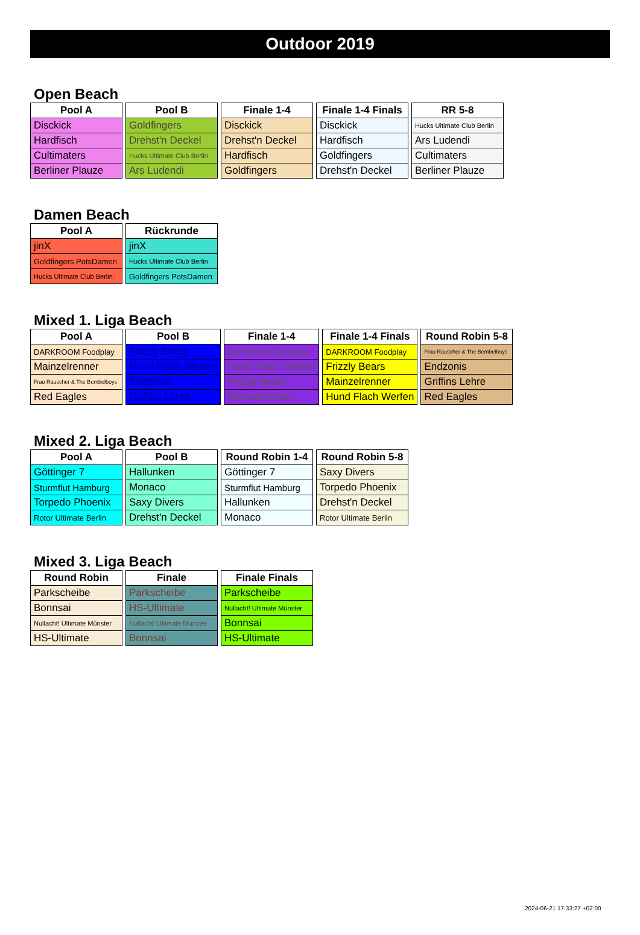Outdoor 2019
Open Beach
| Pool A |
| --- |
| Disckick |
| Hardfisch |
| Cultimaters |
| Berliner Plauze |
| Pool B |
| --- |
| Goldfingers |
| Drehst'n Deckel |
| Hucks Ultimate Club Berlin |
| Ars Ludendi |
| Finale 1-4 |
| --- |
| Disckick |
| Drehst'n Deckel |
| Hardfisch |
| Goldfingers |
| Finale 1-4 Finals |
| --- |
| Disckick |
| Hardfisch |
| Goldfingers |
| Drehst'n Deckel |
| RR 5-8 |
| --- |
| Hucks Ultimate Club Berlin |
| Ars Ludendi |
| Cultimaters |
| Berliner Plauze |
Damen Beach
| Pool A |
| --- |
| jinX |
| Goldfingers PotsDamen |
| Hucks Ultimate Club Berlin |
| Rückrunde |
| --- |
| jinX |
| Hucks Ultimate Club Berlin |
| Goldfingers PotsDamen |
Mixed 1. Liga Beach
| Pool A |
| --- |
| DARKROOM Foodplay |
| Mainzelrenner |
| Frau Rauscher & The Bembelboys |
| Red Eagles |
| Pool B |
| --- |
| Frizzly Bears |
| Hund Flach Werfen |
| Endzonis |
| Griffins Lehre |
| Finale 1-4 |
| --- |
| DARKROOM Foodplay |
| Hund Flach Werfen |
| Frizzly Bears |
| Mainzelrenner |
| Finale 1-4 Finals |
| --- |
| DARKROOM Foodplay |
| Frizzly Bears |
| Mainzelrenner |
| Hund Flach Werfen |
| Round Robin 5-8 |
| --- |
| Frau Rauscher & The Bembelboys |
| Endzonis |
| Griffins Lehre |
| Red Eagles |
Mixed 2. Liga Beach
| Pool A |
| --- |
| Göttinger 7 |
| Sturmflut Hamburg |
| Torpedo Phoenix |
| Rotor Ultimate Berlin |
| Pool B |
| --- |
| Hallunken |
| Monaco |
| Saxy Divers |
| Drehst'n Deckel |
| Round Robin 1-4 |
| --- |
| Göttinger 7 |
| Sturmflut Hamburg |
| Hallunken |
| Monaco |
| Round Robin 5-8 |
| --- |
| Saxy Divers |
| Torpedo Phoenix |
| Drehst'n Deckel |
| Rotor Ultimate Berlin |
Mixed 3. Liga Beach
| Round Robin |
| --- |
| Parkscheibe |
| Bonnsai |
| Nullacht! Ultimate Münster |
| HS-Ultimate |
| Finale |
| --- |
| Parkscheibe |
| HS-Ultimate |
| Nullacht! Ultimate Münster |
| Bonnsai |
| Finale Finals |
| --- |
| Parkscheibe |
| Nullacht! Ultimate Münster |
| Bonnsai |
| HS-Ultimate |
2024-06-21 17:33:27 +02:00